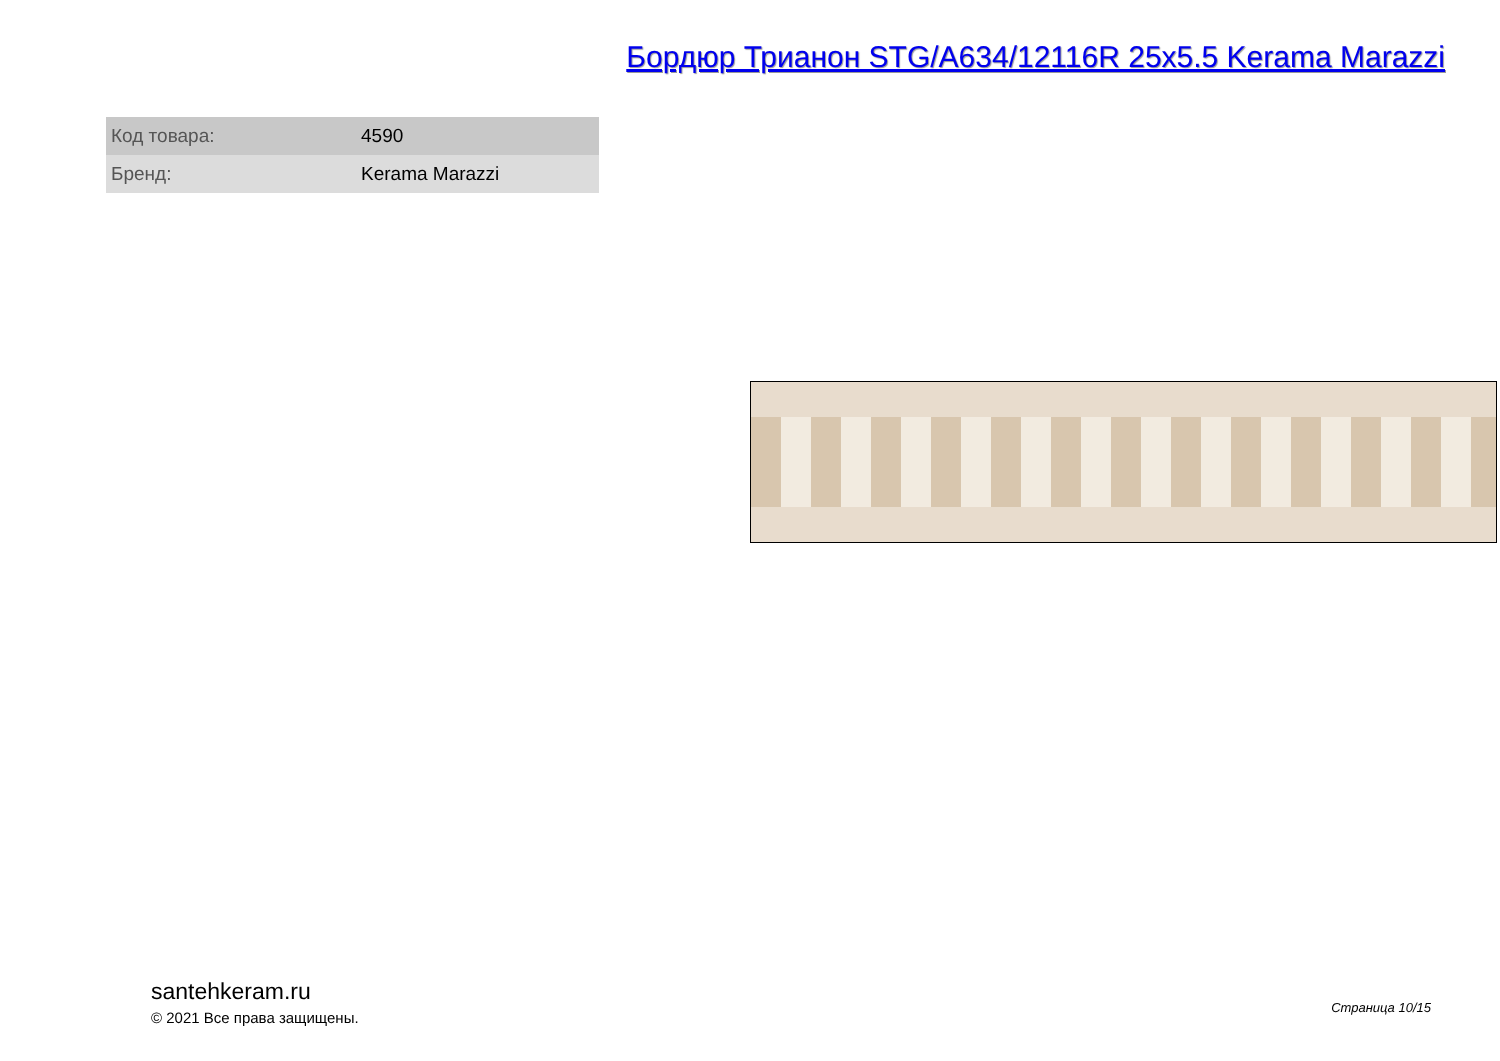Бордюр Трианон STG/A634/12116R 25x5.5 Kerama Marazzi
| Код товара: | 4590 |
| Бренд: | Kerama Marazzi |
santehkeram.ru
© 2021 Все права защищены.
Страница 10/15